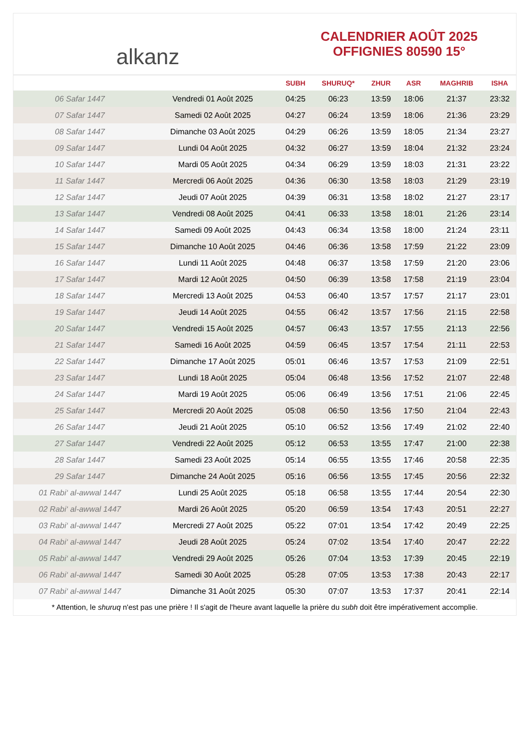alkanz
CALENDRIER AOÛT 2025
OFFIGNIES 80590 15°
| | | SUBH | SHURUQ* | ZHUR | ASR | MAGHRIB | ISHA |
| --- | --- | --- | --- | --- | --- | --- | --- |
| 06 Safar 1447 | Vendredi 01 Août 2025 | 04:25 | 06:23 | 13:59 | 18:06 | 21:37 | 23:32 |
| 07 Safar 1447 | Samedi 02 Août 2025 | 04:27 | 06:24 | 13:59 | 18:06 | 21:36 | 23:29 |
| 08 Safar 1447 | Dimanche 03 Août 2025 | 04:29 | 06:26 | 13:59 | 18:05 | 21:34 | 23:27 |
| 09 Safar 1447 | Lundi 04 Août 2025 | 04:32 | 06:27 | 13:59 | 18:04 | 21:32 | 23:24 |
| 10 Safar 1447 | Mardi 05 Août 2025 | 04:34 | 06:29 | 13:59 | 18:03 | 21:31 | 23:22 |
| 11 Safar 1447 | Mercredi 06 Août 2025 | 04:36 | 06:30 | 13:58 | 18:03 | 21:29 | 23:19 |
| 12 Safar 1447 | Jeudi 07 Août 2025 | 04:39 | 06:31 | 13:58 | 18:02 | 21:27 | 23:17 |
| 13 Safar 1447 | Vendredi 08 Août 2025 | 04:41 | 06:33 | 13:58 | 18:01 | 21:26 | 23:14 |
| 14 Safar 1447 | Samedi 09 Août 2025 | 04:43 | 06:34 | 13:58 | 18:00 | 21:24 | 23:11 |
| 15 Safar 1447 | Dimanche 10 Août 2025 | 04:46 | 06:36 | 13:58 | 17:59 | 21:22 | 23:09 |
| 16 Safar 1447 | Lundi 11 Août 2025 | 04:48 | 06:37 | 13:58 | 17:59 | 21:20 | 23:06 |
| 17 Safar 1447 | Mardi 12 Août 2025 | 04:50 | 06:39 | 13:58 | 17:58 | 21:19 | 23:04 |
| 18 Safar 1447 | Mercredi 13 Août 2025 | 04:53 | 06:40 | 13:57 | 17:57 | 21:17 | 23:01 |
| 19 Safar 1447 | Jeudi 14 Août 2025 | 04:55 | 06:42 | 13:57 | 17:56 | 21:15 | 22:58 |
| 20 Safar 1447 | Vendredi 15 Août 2025 | 04:57 | 06:43 | 13:57 | 17:55 | 21:13 | 22:56 |
| 21 Safar 1447 | Samedi 16 Août 2025 | 04:59 | 06:45 | 13:57 | 17:54 | 21:11 | 22:53 |
| 22 Safar 1447 | Dimanche 17 Août 2025 | 05:01 | 06:46 | 13:57 | 17:53 | 21:09 | 22:51 |
| 23 Safar 1447 | Lundi 18 Août 2025 | 05:04 | 06:48 | 13:56 | 17:52 | 21:07 | 22:48 |
| 24 Safar 1447 | Mardi 19 Août 2025 | 05:06 | 06:49 | 13:56 | 17:51 | 21:06 | 22:45 |
| 25 Safar 1447 | Mercredi 20 Août 2025 | 05:08 | 06:50 | 13:56 | 17:50 | 21:04 | 22:43 |
| 26 Safar 1447 | Jeudi 21 Août 2025 | 05:10 | 06:52 | 13:56 | 17:49 | 21:02 | 22:40 |
| 27 Safar 1447 | Vendredi 22 Août 2025 | 05:12 | 06:53 | 13:55 | 17:47 | 21:00 | 22:38 |
| 28 Safar 1447 | Samedi 23 Août 2025 | 05:14 | 06:55 | 13:55 | 17:46 | 20:58 | 22:35 |
| 29 Safar 1447 | Dimanche 24 Août 2025 | 05:16 | 06:56 | 13:55 | 17:45 | 20:56 | 22:32 |
| 01 Rabi‘ al-awwal 1447 | Lundi 25 Août 2025 | 05:18 | 06:58 | 13:55 | 17:44 | 20:54 | 22:30 |
| 02 Rabi‘ al-awwal 1447 | Mardi 26 Août 2025 | 05:20 | 06:59 | 13:54 | 17:43 | 20:51 | 22:27 |
| 03 Rabi‘ al-awwal 1447 | Mercredi 27 Août 2025 | 05:22 | 07:01 | 13:54 | 17:42 | 20:49 | 22:25 |
| 04 Rabi‘ al-awwal 1447 | Jeudi 28 Août 2025 | 05:24 | 07:02 | 13:54 | 17:40 | 20:47 | 22:22 |
| 05 Rabi‘ al-awwal 1447 | Vendredi 29 Août 2025 | 05:26 | 07:04 | 13:53 | 17:39 | 20:45 | 22:19 |
| 06 Rabi‘ al-awwal 1447 | Samedi 30 Août 2025 | 05:28 | 07:05 | 13:53 | 17:38 | 20:43 | 22:17 |
| 07 Rabi‘ al-awwal 1447 | Dimanche 31 Août 2025 | 05:30 | 07:07 | 13:53 | 17:37 | 20:41 | 22:14 |
* Attention, le shuruq n'est pas une prière ! Il s'agit de l'heure avant laquelle la prière du subh doit être impérativement accomplie.